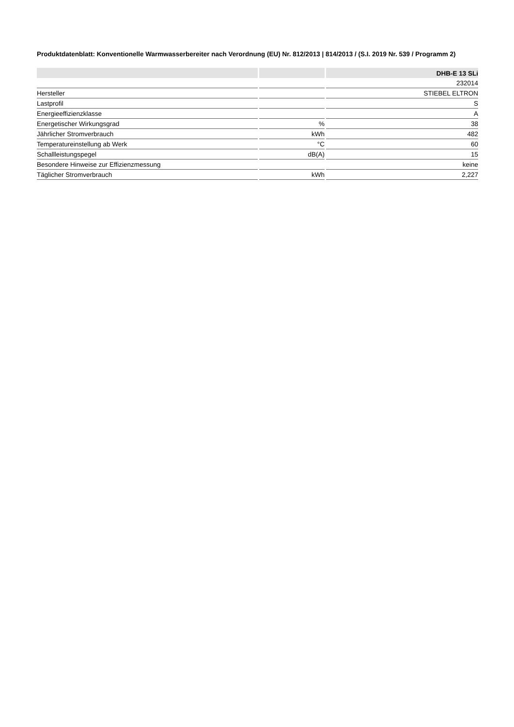Produktdatenblatt: Konventionelle Warmwasserbereiter nach Verordnung (EU) Nr. 812/2013 | 814/2013 / (S.I. 2019 Nr. 539 / Programm 2)
| | | DHB-E 13 SLi |
| --- | --- | --- |
| | | 232014 |
| Hersteller | | STIEBEL ELTRON |
| Lastprofil | | S |
| Energieeffizienzklasse | | A |
| Energetischer Wirkungsgrad | % | 38 |
| Jährlicher Stromverbrauch | kWh | 482 |
| Temperatureinstellung ab Werk | °C | 60 |
| Schallleistungspegel | dB(A) | 15 |
| Besondere Hinweise zur Effizienzmessung | | keine |
| Täglicher Stromverbrauch | kWh | 2,227 |